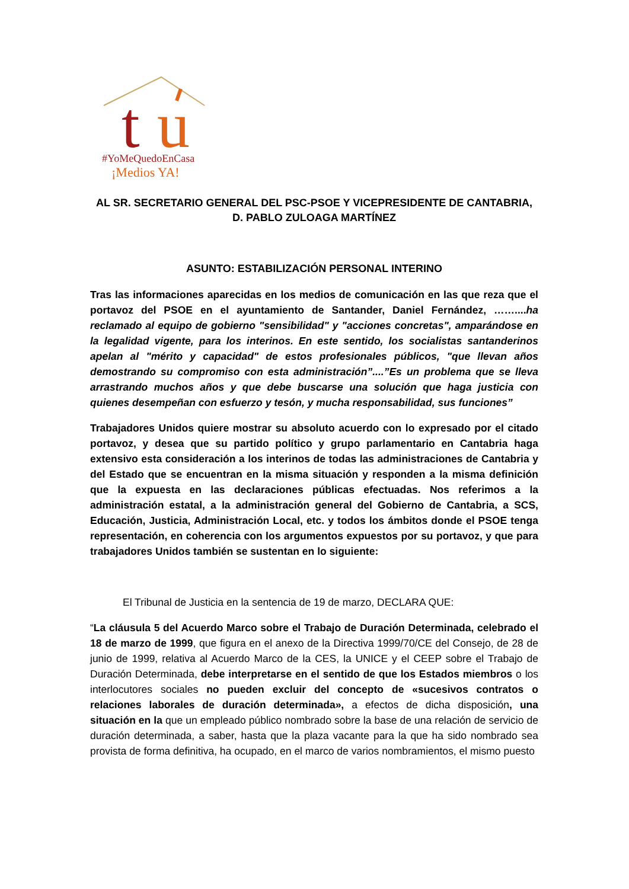t
u
#YoMeQuedoEnCasa
¡Medios YA!
AL SR. SECRETARIO GENERAL DEL PSC-PSOE Y VICEPRESIDENTE DE CANTABRIA, D. PABLO ZULOAGA MARTÍNEZ
ASUNTO: ESTABILIZACIÓN PERSONAL INTERINO
Tras las informaciones aparecidas en los medios de comunicación en las que reza que el portavoz del PSOE en el ayuntamiento de Santander, Daniel Fernández, ……....ha reclamado al equipo de gobierno "sensibilidad" y "acciones concretas", amparándose en la legalidad vigente, para los interinos. En este sentido, los socialistas santanderinos apelan al "mérito y capacidad" de estos profesionales públicos, "que llevan años demostrando su compromiso con esta administración”....”Es un problema que se lleva arrastrando muchos años y que debe buscarse una solución que haga justicia con quienes desempeñan con esfuerzo y tesón, y mucha responsabilidad, sus funciones”
Trabajadores Unidos quiere mostrar su absoluto acuerdo con lo expresado por el citado portavoz, y desea que su partido político y grupo parlamentario en Cantabria haga extensivo esta consideración a los interinos de todas las administraciones de Cantabria y del Estado que se encuentran en la misma situación y responden a la misma definición que la expuesta en las declaraciones públicas efectuadas. Nos referimos a la administración estatal, a la administración general del Gobierno de Cantabria, a SCS, Educación, Justicia, Administración Local, etc. y todos los ámbitos donde el PSOE tenga representación, en coherencia con los argumentos expuestos por su portavoz, y que para trabajadores Unidos también se sustentan en lo siguiente:
El Tribunal de Justicia en la sentencia de 19 de marzo, DECLARA QUE:
“La cláusula 5 del Acuerdo Marco sobre el Trabajo de Duración Determinada, celebrado el 18 de marzo de 1999, que figura en el anexo de la Directiva 1999/70/CE del Consejo, de 28 de junio de 1999, relativa al Acuerdo Marco de la CES, la UNICE y el CEEP sobre el Trabajo de Duración Determinada, debe interpretarse en el sentido de que los Estados miembros o los interlocutores sociales no pueden excluir del concepto de «sucesivos contratos o relaciones laborales de duración determinada», a efectos de dicha disposición, una situación en la que un empleado público nombrado sobre la base de una relación de servicio de duración determinada, a saber, hasta que la plaza vacante para la que ha sido nombrado sea provista de forma definitiva, ha ocupado, en el marco de varios nombramientos, el mismo puesto